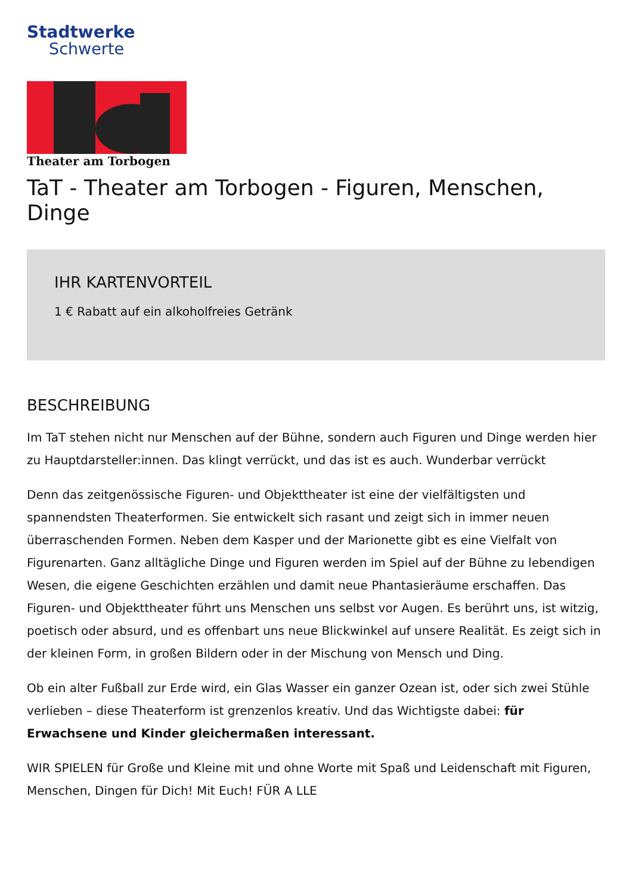Stadtwerke
Schwerte
Theater am Torbogen
TaT - Theater am Torbogen - Figuren, Menschen, Dinge
IHR KARTENVORTEIL
1 € Rabatt auf ein alkoholfreies Getränk
BESCHREIBUNG
Im TaT stehen nicht nur Menschen auf der Bühne, sondern auch Figuren und Dinge werden hier zu Hauptdarsteller:innen. Das klingt verrückt, und das ist es auch. Wunderbar verrückt
Denn das zeitgenössische Figuren- und Objekttheater ist eine der vielfältigsten und spannendsten Theaterformen. Sie entwickelt sich rasant und zeigt sich in immer neuen überraschenden Formen. Neben dem Kasper und der Marionette gibt es eine Vielfalt von Figurenarten. Ganz alltägliche Dinge und Figuren werden im Spiel auf der Bühne zu lebendigen Wesen, die eigene Geschichten erzählen und damit neue Phantasieräume erschaffen. Das Figuren- und Objekttheater führt uns Menschen uns selbst vor Augen. Es berührt uns, ist witzig, poetisch oder absurd, und es offenbart uns neue Blickwinkel auf unsere Realität. Es zeigt sich in der kleinen Form, in großen Bildern oder in der Mischung von Mensch und Ding.
Ob ein alter Fußball zur Erde wird, ein Glas Wasser ein ganzer Ozean ist, oder sich zwei Stühle verlieben – diese Theaterform ist grenzenlos kreativ. Und das Wichtigste dabei: für Erwachsene und Kinder gleichermaßen interessant.
WIR SPIELEN für Große und Kleine mit und ohne Worte mit Spaß und Leidenschaft mit Figuren, Menschen, Dingen für Dich! Mit Euch! FÜR A LLE